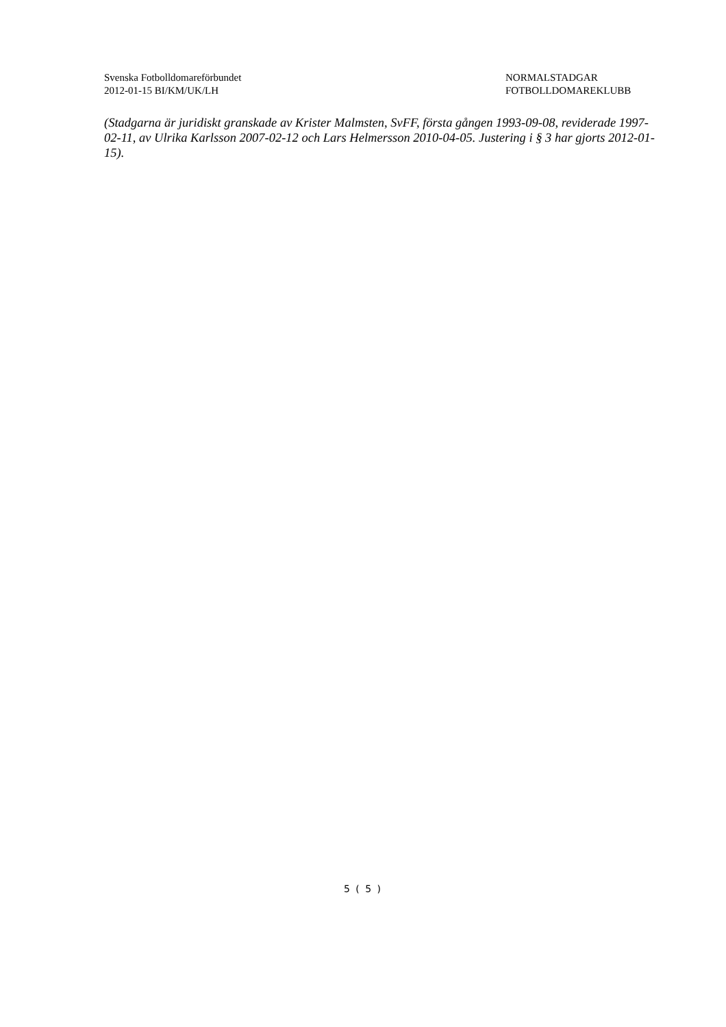Svenska Fotbolldomareförbundet
2012-01-15 BI/KM/UK/LH
NORMALSTADGAR
FOTBOLLDOMAREKLUBB
(Stadgarna är juridiskt granskade av Krister Malmsten, SvFF, första gången 1993-09-08, reviderade 1997-02-11, av Ulrika Karlsson 2007-02-12 och Lars Helmersson 2010-04-05. Justering i § 3 har gjorts 2012-01-15).
5 ( 5 )